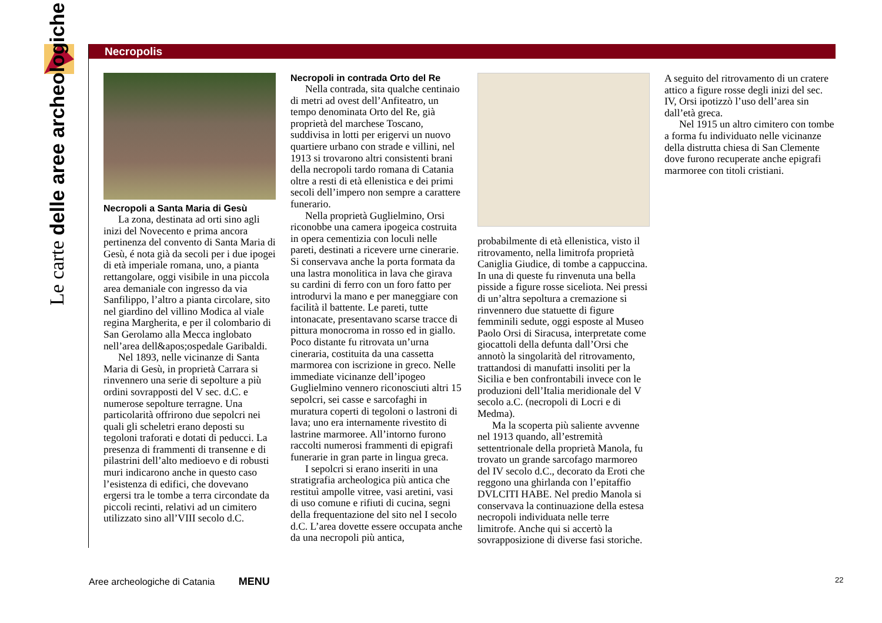Le carte delle aree archeologiche
Necropolis
Necropoli a Santa Maria di Gesù
La zona, destinata ad orti sino agli inizi del Novecento e prima ancora pertinenza del convento di Santa Maria di Gesù, é nota già da secoli per i due ipogei di età imperiale romana, uno, a pianta rettangolare, oggi visibile in una piccola area demaniale con ingresso da via Sanfilippo, l’altro a pianta circolare, sito nel giardino del villino Modica al viale regina Margherita, e per il colombario di San Gerolamo alla Mecca inglobato nell’area dell&apos;ospedale Garibaldi.
Nel 1893, nelle vicinanze di Santa Maria di Gesù, in proprietà Carrara si rinvennero una serie di sepolture a più ordini sovrapposti del V sec. d.C. e numerose sepolture terragne. Una particolarità offrirono due sepolcri nei quali gli scheletri erano deposti su tegoloni traforati e dotati di peducci. La presenza di frammenti di transenne e di pilastrini dell’alto medioevo e di robusti muri indicarono anche in questo caso l’esistenza di edifici, che dovevano ergersi tra le tombe a terra circondate da piccoli recinti, relativi ad un cimitero utilizzato sino all’VIII secolo d.C.
Necropoli in contrada Orto del Re
Nella contrada, sita qualche centinaio di metri ad ovest dell’Anfiteatro, un tempo denominata Orto del Re, già proprietà del marchese Toscano, suddivisa in lotti per erigervi un nuovo quartiere urbano con strade e villini, nel 1913 si trovarono altri consistenti brani della necropoli tardo romana di Catania oltre a resti di età ellenistica e dei primi secoli dell’impero non sempre a carattere funerario.
Nella proprietà Guglielmino, Orsi riconobbe una camera ipogeica costruita in opera cementizia con loculi nelle pareti, destinati a ricevere urne cinerarie. Si conservava anche la porta formata da una lastra monolitica in lava che girava su cardini di ferro con un foro fatto per introdurvi la mano e per maneggiare con facilità il battente. Le pareti, tutte intonacate, presentavano scarse tracce di pittura monocroma in rosso ed in giallo. Poco distante fu ritrovata un’urna cineraria, costituita da una cassetta marmorea con iscrizione in greco. Nelle immediate vicinanze dell’ipogeo Guglielmino vennero riconosciuti altri 15 sepolcri, sei casse e sarcofaghi in muratura coperti di tegoloni o lastroni di lava; uno era internamente rivestito di lastrine marmoree. All’intorno furono raccolti numerosi frammenti di epigrafi funerarie in gran parte in lingua greca.
I sepolcri si erano inseriti in una stratigrafia archeologica più antica che restituì ampolle vitree, vasi aretini, vasi di uso comune e rifiuti di cucina, segni della frequentazione del sito nel I secolo d.C. L’area dovette essere occupata anche da una necropoli più antica,
probabilmente di età ellenistica, visto il ritrovamento, nella limitrofa proprietà Caniglia Giudice, di tombe a cappuccina. In una di queste fu rinvenuta una bella pisside a figure rosse siceliota. Nei pressi di un’altra sepoltura a cremazione si rinvennero due statuette di figure femminili sedute, oggi esposte al Museo Paolo Orsi di Siracusa, interpretate come giocattoli della defunta dall’Orsi che annotò la singolarità del ritrovamento, trattandosi di manufatti insoliti per la Sicilia e ben confrontabili invece con le produzioni dell’Italia meridionale del V secolo a.C. (necropoli di Locri e di Medma).
Ma la scoperta più saliente avvenne nel 1913 quando, all’estremità settentrionale della proprietà Manola, fu trovato un grande sarcofago marmoreo del IV secolo d.C., decorato da Eroti che reggono una ghirlanda con l’epitaffio DVLCITI HABE. Nel predio Manola si conservava la continuazione della estesa necropoli individuata nelle terre limitrofe. Anche qui si accertò la sovrapposizione di diverse fasi storiche.
A seguito del ritrovamento di un cratere attico a figure rosse degli inizi del sec. IV, Orsi ipotizzò l’uso dell’area sin dall’età greca.
Nel 1915 un altro cimitero con tombe a forma fu individuato nelle vicinanze della distrutta chiesa di San Clemente dove furono recuperate anche epigrafi marmoree con titoli cristiani.
Aree archeologiche di Catania MENU
22